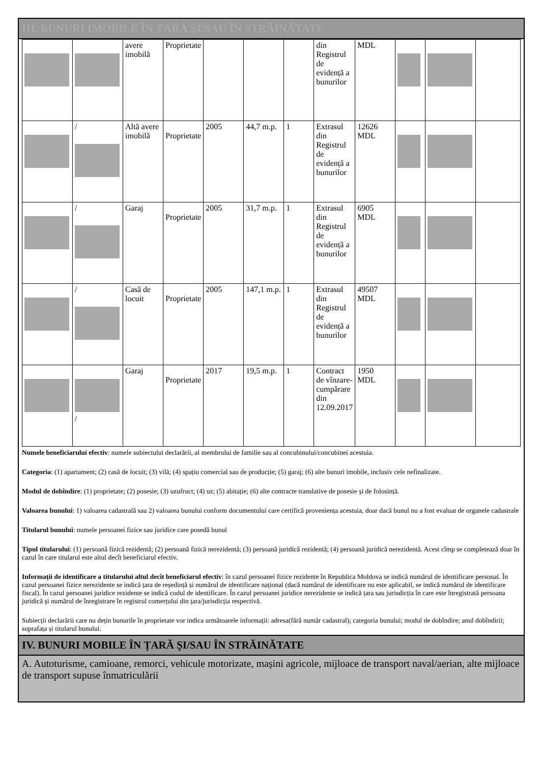III. BUNURI IMOBILE ÎN ȚARĂ ȘI/SAU ÎN STRĂINĂTATE
| | | avere imobilă | Proprietate | | | | din Registrul de evidență a bunurilor | MDL | | | |
| | / | Altă avere imobilă | Proprietate | 2005 | 44,7 m.p. | 1 | Extrasul din Registrul de evidență a bunurilor | 12626 MDL | | | |
| | / | Garaj | Proprietate | 2005 | 31,7 m.p. | 1 | Extrasul din Registrul de evidență a bunurilor | 6905 MDL | | | |
| | / | Casă de locuit | Proprietate | 2005 | 147,1 m.p. | 1 | Extrasul din Registrul de evidență a bunurilor | 49507 MDL | | | |
| | / | Garaj | Proprietate | 2017 | 19,5 m.p. | 1 | Contract de vînzare-cumpărare din 12.09.2017 | 1950 MDL | | | |
Numele beneficiarului efectiv: numele subiectului declarării, al membrului de familie sau al concubinului/concubinei acestuia.
Categoria: (1) apartament; (2) casă de locuit; (3) vilă; (4) spațiu comercial sau de producție; (5) garaj; (6) alte bunuri imobile, inclusiv cele nefinalizate.
Modul de dobîndire: (1) proprietate; (2) posesie; (3) uzufruct; (4) uz; (5) abitație; (6) alte contracte translative de posesie și de folosință.
Valoarea bunului: 1) valoarea cadastrală sau 2) valoarea bunului conform documentului care certifică proveniența acestuia, doar dacă bunul nu a fost evaluat de organele cadastrale
Titularul bunului: numele persoanei fizice sau juridice care posedă bunul
Tipul titularului: (1) persoană fizică rezidentă; (2) persoană fizică nerezidentă; (3) persoană juridică rezidentă; (4) persoană juridică nerezidentă. Acest cîmp se completează doar în cazul în care titularul este altul decît beneficiarul efectiv.
Informații de identificare a titularului altul decît beneficiarul efectiv: în cazul persoanei fizice rezidente în Republica Moldova se indică numărul de identificare personal. În cazul persoanei fizice nerezidente se indică țara de reședință și numărul de identificare național (dacă numărul de identificare nu este aplicabil, se indică numărul de identificare fiscal). În cazul persoanei juridice rezidente se indică codul de identificare. În cazul persoanei juridice nerezidente se indică țara sau jurisdicția în care este înregistrată persoana juridică și numărul de înregistrare în registrul comerțului din țara/jurisdicția respectivă.
Subiecții declarării care nu dețin bunurile în proprietate vor indica următoarele informații: adresa(fără număr cadastral); categoria bunului; modul de dobîndire; anul dobîndirii; suprafața și titularul bunului.
IV. BUNURI MOBILE ÎN ȚARĂ ȘI/SAU ÎN STRĂINĂTATE
A. Autoturisme, camioane, remorci, vehicule motorizate, mașini agricole, mijloace de transport naval/aerian, alte mijloace de transport supuse înmatriculării